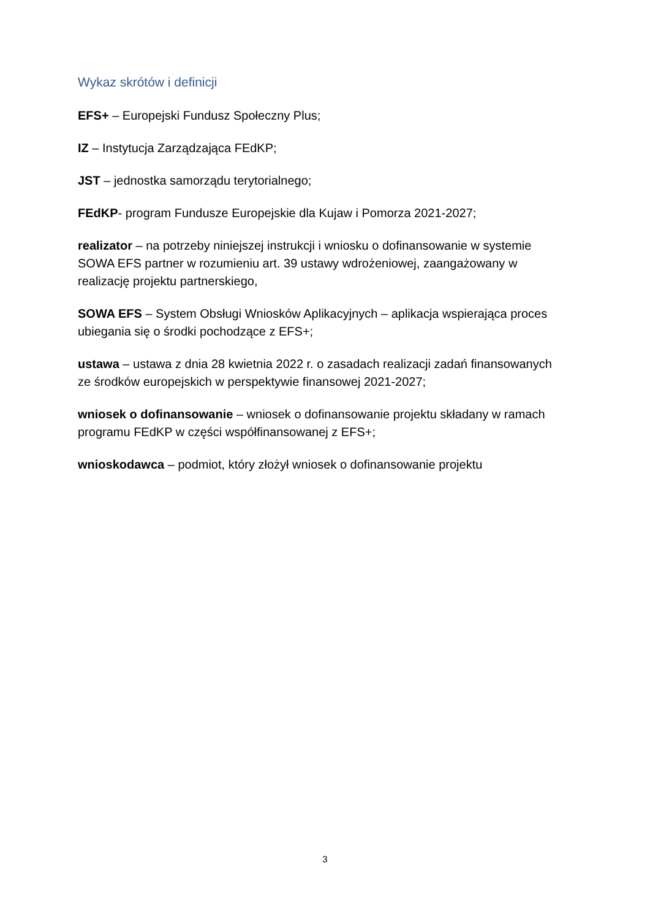Wykaz skrótów i definicji
EFS+ – Europejski Fundusz Społeczny Plus;
IZ – Instytucja Zarządzająca FEdKP;
JST – jednostka samorządu terytorialnego;
FEdKP- program Fundusze Europejskie dla Kujaw i Pomorza 2021-2027;
realizator – na potrzeby niniejszej instrukcji i wniosku o dofinansowanie w systemie SOWA EFS partner w rozumieniu art. 39 ustawy wdrożeniowej, zaangażowany w realizację projektu partnerskiego,
SOWA EFS – System Obsługi Wniosków Aplikacyjnych – aplikacja wspierająca proces ubiegania się o środki pochodzące z EFS+;
ustawa – ustawa z dnia 28 kwietnia 2022 r. o zasadach realizacji zadań finansowanych ze środków europejskich w perspektywie finansowej 2021-2027;
wniosek o dofinansowanie – wniosek o dofinansowanie projektu składany w ramach programu FEdKP w części współfinansowanej z EFS+;
wnioskodawca – podmiot, który złożył wniosek o dofinansowanie projektu
3